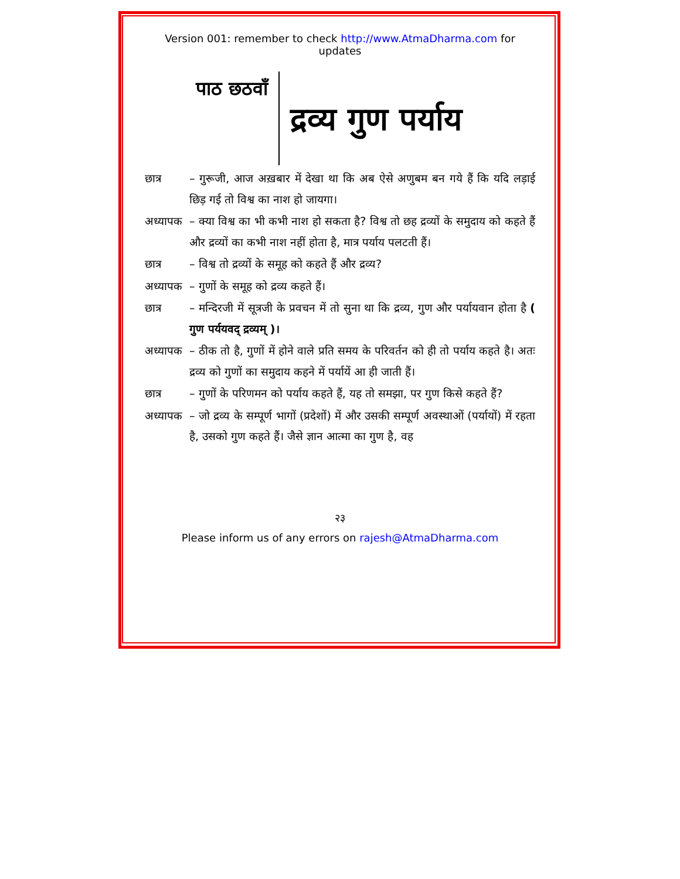Version 001: remember to check http://www.AtmaDharma.com for updates
पाठ छठवाँ
द्रव्य गुण पर्याय
छात्र – गुरूजी, आज अख़बार में देखा था कि अब ऐसे अणुबम बन गये हैं कि यदि लड़ाई छिड़ गई तो विश्व का नाश हो जायगा।
अध्यापक
– क्या विश्व का भी कभी नाश हो सकता है? विश्व तो छह द्रव्यों के समुदाय को कहते हैं और द्रव्यों का कभी नाश नहीं होता है, मात्र पर्याय पलटती हैं।
छात्र – विश्व तो द्रव्यों के समूह को कहते हैं और द्रव्य?
अध्यापक
– गुणों के समूह को द्रव्य कहते हैं।
छात्र – मन्दिरजी में सूत्रजी के प्रवचन में तो सुना था कि द्रव्य, गुण और पर्यायवान होता है ( गुण पर्ययवद् द्रव्यम् )।
अध्यापक
– ठीक तो है, गुणों में होने वाले प्रति समय के परिवर्तन को ही तो पर्याय कहते है। अतः द्रव्य को गुणों का समुदाय कहने में पर्यायें आ ही जाती हैं।
छात्र – गुणों के परिणमन को पर्याय कहते हैं, यह तो समझा, पर गुण किसे कहते हैं?
अध्यापक
– जो द्रव्य के सम्पूर्ण भागों (प्रदेशों) में और उसकी सम्पूर्ण अवस्थाओं (पर्यायों) में रहता है, उसको गुण कहते हैं। जैसे ज्ञान आत्मा का गुण है, वह
२३
Please inform us of any errors on rajesh@AtmaDharma.com